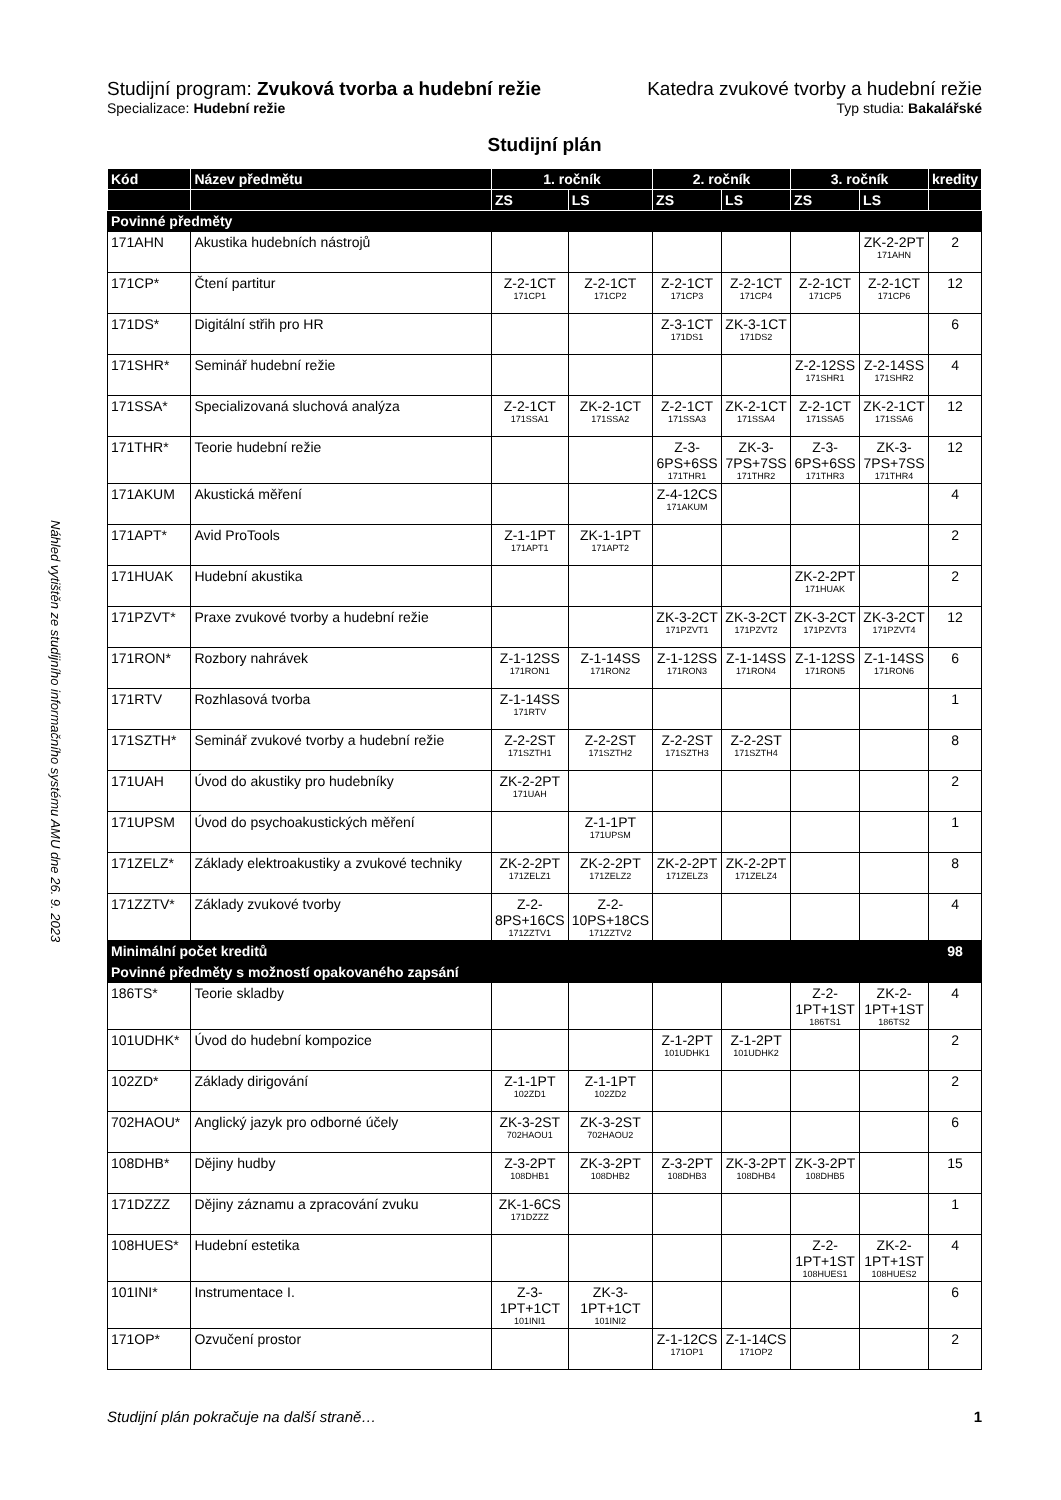Náhled vytištěn ze studijního informačního systému AMU dne 26. 9. 2023
Studijní program: Zvuková tvorba a hudební režie Katedra zvukové tvorby a hudební režie
Specializace: Hudební režie Typ studia: Bakalářské
Studijní plán
| Kód | Název předmětu | 1. ročník | | 2. ročník | | 3. ročník | | kredity |
| --- | --- | --- | --- | --- | --- | --- | --- | --- |
| | | ZS | LS | ZS | LS | ZS | LS | |
| Povinné předměty | | | | | | | | |
| 171AHN | Akustika hudebních nástrojů | | | | | | ZK-2-2PT 171AHN | 2 |
| 171CP* | Čtení partitur | Z-2-1CT 171CP1 | Z-2-1CT 171CP2 | Z-2-1CT 171CP3 | Z-2-1CT 171CP4 | Z-2-1CT 171CP5 | Z-2-1CT 171CP6 | 12 |
| 171DS* | Digitální střih pro HR | | | Z-3-1CT 171DS1 | ZK-3-1CT 171DS2 | | | 6 |
| 171SHR* | Seminář hudební režie | | | | | Z-2-12SS 171SHR1 | Z-2-14SS 171SHR2 | 4 |
| 171SSA* | Specializovaná sluchová analýza | Z-2-1CT 171SSA1 | ZK-2-1CT 171SSA2 | Z-2-1CT 171SSA3 | ZK-2-1CT 171SSA4 | Z-2-1CT 171SSA5 | ZK-2-1CT 171SSA6 | 12 |
| 171THR* | Teorie hudební režie | | | Z-3-6PS+6SS 171THR1 | ZK-3-7PS+7SS 171THR2 | Z-3-6PS+6SS 171THR3 | ZK-3-7PS+7SS 171THR4 | 12 |
| 171AKUM | Akustická měření | | | Z-4-12CS 171AKUM | | | | 4 |
| 171APT* | Avid ProTools | Z-1-1PT 171APT1 | ZK-1-1PT 171APT2 | | | | | 2 |
| 171HUAK | Hudební akustika | | | | | ZK-2-2PT 171HUAK | | 2 |
| 171PZVT* | Praxe zvukové tvorby a hudební režie | | | ZK-3-2CT 171PZVT1 | ZK-3-2CT 171PZVT2 | ZK-3-2CT 171PZVT3 | ZK-3-2CT 171PZVT4 | 12 |
| 171RON* | Rozbory nahrávek | Z-1-12SS 171RON1 | Z-1-14SS 171RON2 | Z-1-12SS 171RON3 | Z-1-14SS 171RON4 | Z-1-12SS 171RON5 | Z-1-14SS 171RON6 | 6 |
| 171RTV | Rozhlasová tvorba | Z-1-14SS 171RTV | | | | | | 1 |
| 171SZTH* | Seminář zvukové tvorby a hudební režie | Z-2-2ST 171SZTH1 | Z-2-2ST 171SZTH2 | Z-2-2ST 171SZTH3 | Z-2-2ST 171SZTH4 | | | 8 |
| 171UAH | Úvod do akustiky pro hudebníky | ZK-2-2PT 171UAH | | | | | | 2 |
| 171UPSM | Úvod do psychoakustických měření | | Z-1-1PT 171UPSM | | | | | 1 |
| 171ZELZ* | Základy elektroakustiky a zvukové techniky | ZK-2-2PT 171ZELZ1 | ZK-2-2PT 171ZELZ2 | ZK-2-2PT 171ZELZ3 | ZK-2-2PT 171ZELZ4 | | | 8 |
| 171ZZTV* | Základy zvukové tvorby | Z-2-8PS+16CS 171ZZTV1 | Z-2-10PS+18CS 171ZZTV2 | | | | | 4 |
| Minimální počet kreditů | | | | | | | | 98 |
| Povinné předměty s možností opakovaného zapsání | | | | | | | | |
| 186TS* | Teorie skladby | | | | | Z-2-1PT+1ST 186TS1 | ZK-2-1PT+1ST 186TS2 | 4 |
| 101UDHK* | Úvod do hudební kompozice | | | Z-1-2PT 101UDHK1 | Z-1-2PT 101UDHK2 | | | 2 |
| 102ZD* | Základy dirigování | Z-1-1PT 102ZD1 | Z-1-1PT 102ZD2 | | | | | 2 |
| 702HAOU* | Anglický jazyk pro odborné účely | ZK-3-2ST 702HAOU1 | ZK-3-2ST 702HAOU2 | | | | | 6 |
| 108DHB* | Dějiny hudby | Z-3-2PT 108DHB1 | ZK-3-2PT 108DHB2 | Z-3-2PT 108DHB3 | ZK-3-2PT 108DHB4 | ZK-3-2PT 108DHB5 | | 15 |
| 171DZZZ | Dějiny záznamu a zpracování zvuku | ZK-1-6CS 171DZZZ | | | | | | 1 |
| 108HUES* | Hudební estetika | | | | | Z-2-1PT+1ST 108HUES1 | ZK-2-1PT+1ST 108HUES2 | 4 |
| 101INI* | Instrumentace I. | Z-3-1PT+1CT 101INI1 | ZK-3-1PT+1CT 101INI2 | | | | | 6 |
| 171OP* | Ozvučení prostor | | | Z-1-12CS 171OP1 | Z-1-14CS 171OP2 | | | 2 |
Studijní plán pokračuje na další straně… 1